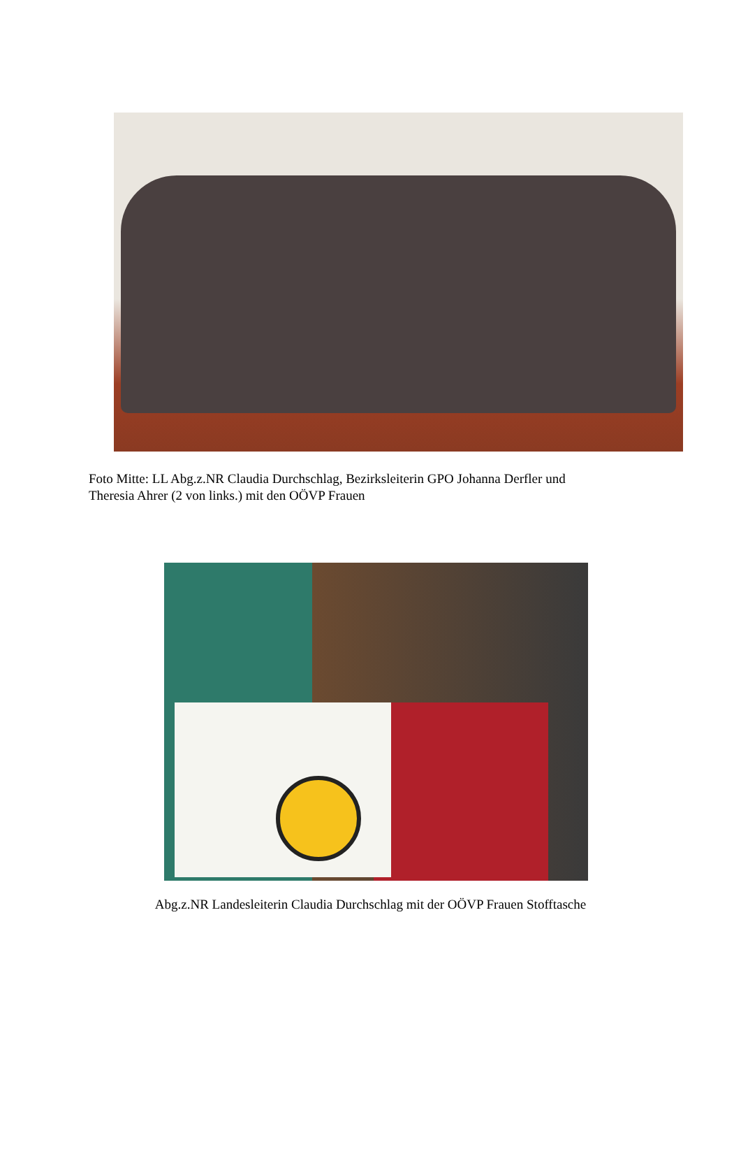Foto Mitte: LL Abg.z.NR Claudia Durchschlag, Bezirksleiterin GPO Johanna Derfler und
Theresia Ahrer (2 von links.) mit den OÖVP Frauen
Abg.z.NR Landesleiterin Claudia Durchschlag mit der OÖVP Frauen Stofftasche